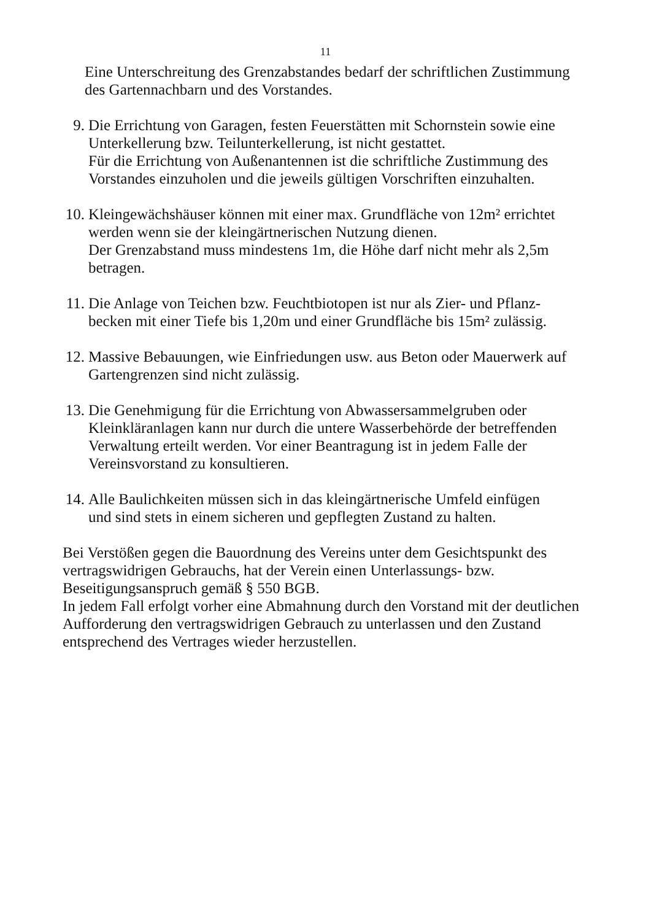11
Eine Unterschreitung des Grenzabstandes bedarf der schriftlichen Zustimmung
des Gartennachbarn und des Vorstandes.
9. Die Errichtung von Garagen, festen Feuerstätten mit Schornstein sowie eine
Unterkellerung bzw. Teilunterkellerung, ist nicht gestattet.
Für die Errichtung von Außenantennen ist die schriftliche Zustimmung des
Vorstandes einzuholen und die jeweils gültigen Vorschriften einzuhalten.
10.
Kleingewächshäuser können mit einer max. Grundfläche von 12m² errichtet
werden wenn sie der kleingärtnerischen Nutzung dienen.
Der Grenzabstand muss mindestens 1m, die Höhe darf nicht mehr als 2,5m
betragen.
11.
Die Anlage von Teichen bzw. Feuchtbiotopen ist nur als Zier- und Pflanz-
becken mit einer Tiefe bis 1,20m und einer Grundfläche bis 15m² zulässig.
12.
Massive Bebauungen, wie Einfriedungen usw. aus Beton oder Mauerwerk auf
Gartengrenzen sind nicht zulässig.
13.
Die Genehmigung für die Errichtung von Abwassersammelgruben oder
Kleinkläranlagen kann nur durch die untere Wasserbehörde der betreffenden
Verwaltung erteilt werden. Vor einer Beantragung ist in jedem Falle der
Vereinsvorstand zu konsultieren.
14.
Alle Baulichkeiten müssen sich in das kleingärtnerische Umfeld einfügen
und sind stets in einem sicheren und gepflegten Zustand zu halten.
Bei Verstößen gegen die Bauordnung des Vereins unter dem Gesichtspunkt des
vertragswidrigen Gebrauchs, hat der Verein einen Unterlassungs- bzw.
Beseitigungsanspruch gemäß § 550 BGB.
In jedem Fall erfolgt vorher eine Abmahnung durch den Vorstand mit der deutlichen
Aufforderung den vertragswidrigen Gebrauch zu unterlassen und den Zustand
entsprechend des Vertrages wieder herzustellen.